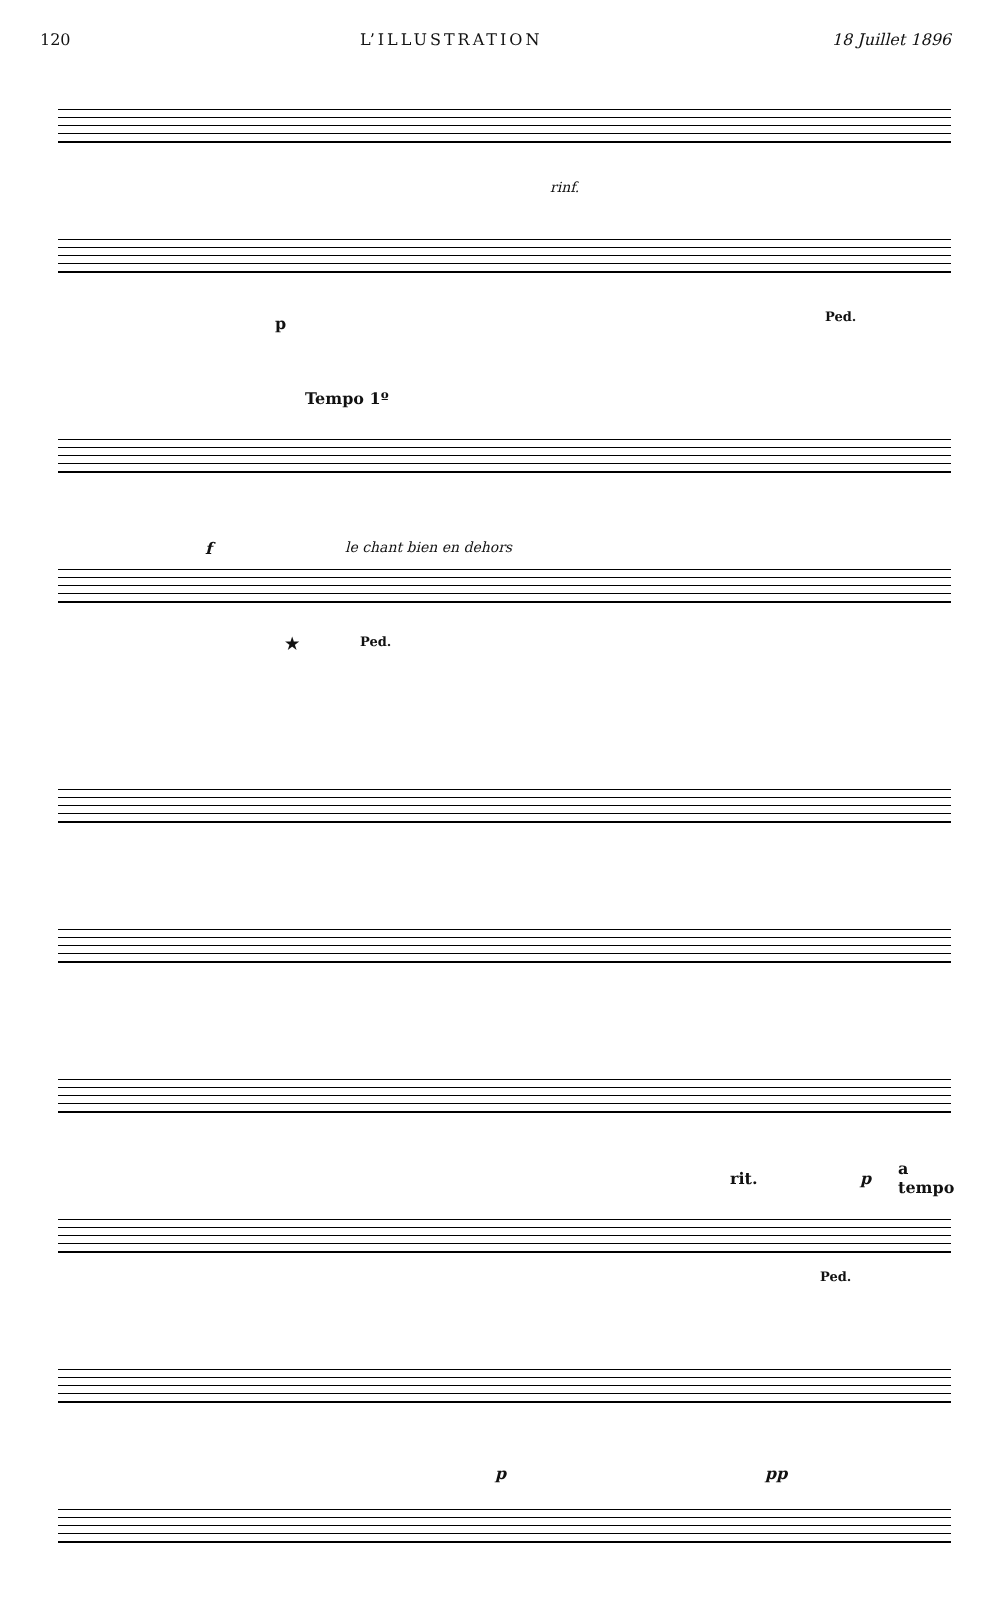120 L’ILLUSTRATION 18 Juillet 1896
rinf.
p Ped.
Tempo 1º
f le chant bien en dehors
★ Ped.
rit. p
a tempo
Ped.
p pp